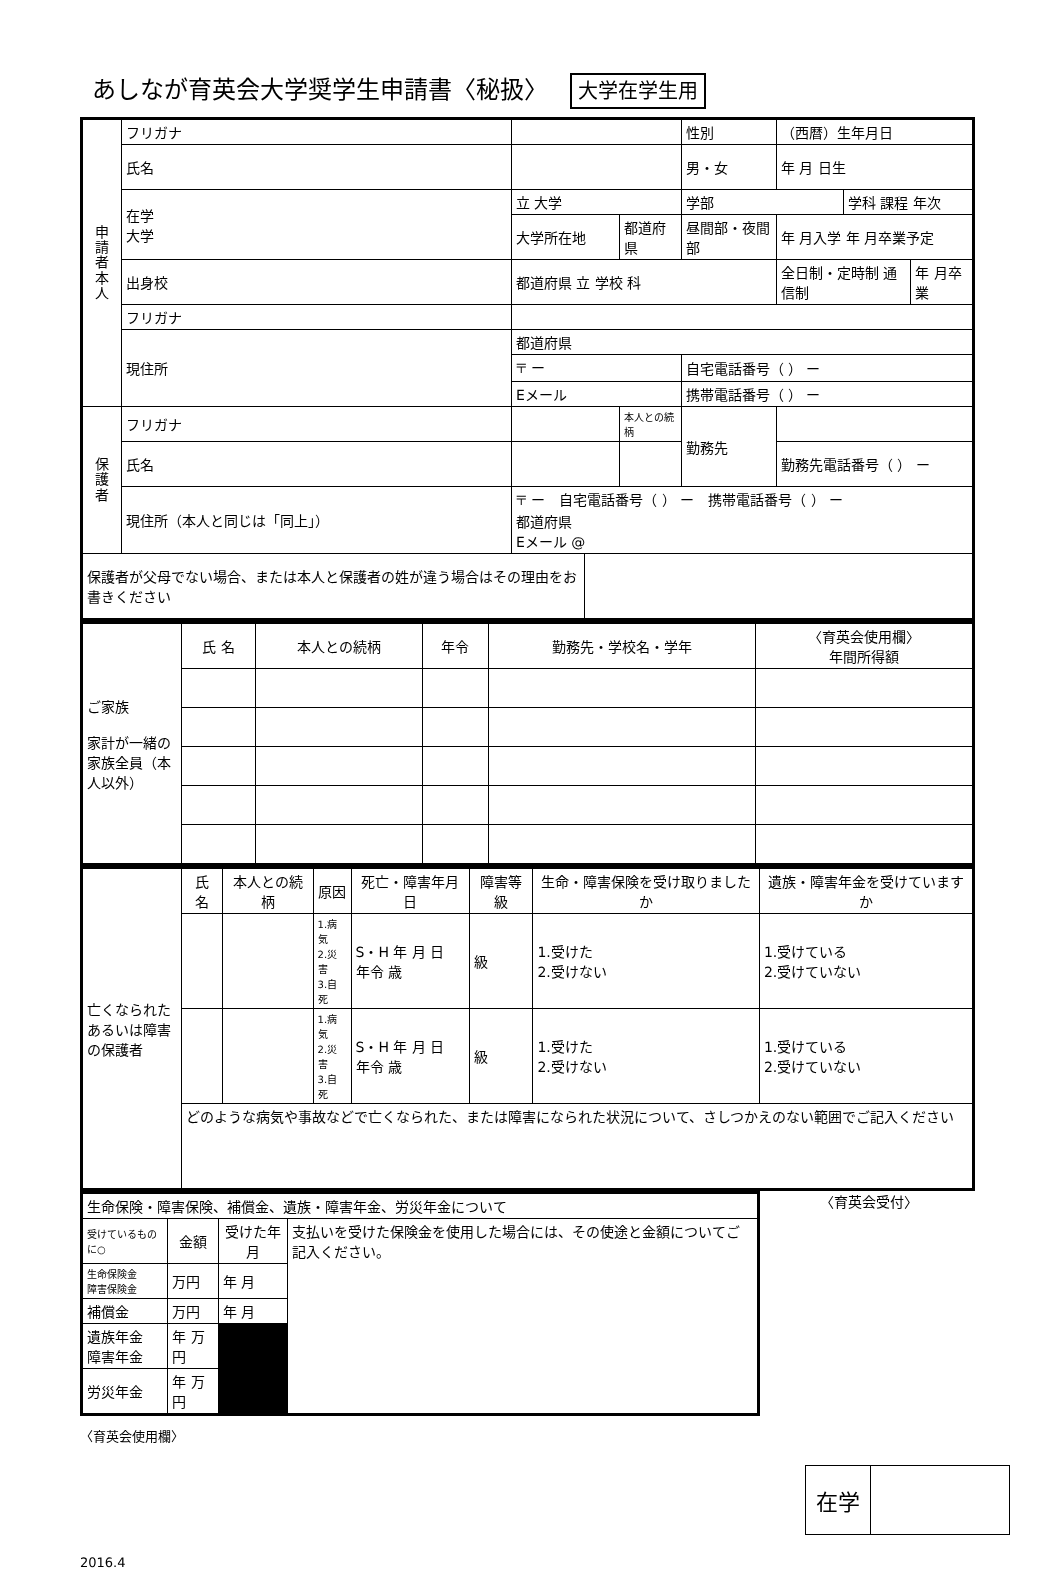あしなが育英会大学奨学生申請書〈秘扱〉 大学在学生用
| 申 請 者 本 人 | フリガナ | | | | 性別 | （西暦）生年月日 | | |
| | 氏名 | | | | 男・女 | 年 月 日生 | | |
| | 在学 大学 | 立 大学 | | | 学部 | | 学科 課程 年次 | |
| | | 大学所在地 | | 都道府県 | 昼間部・夜間部 | 年 月入学 年 月卒業予定 | | |
| | 出身校 | 都道府県 立 学校 科 | | | | 全日制・定時制 通信制 | | 年 月卒業 |
| | フリガナ | | | | | | | |
| | 現住所 | 都道府県 | | | | | | |
| | | 〒 ー | | | 自宅電話番号（ ） ー | | | |
| | | Eメール | | | 携帯電話番号（ ） ー | | | |
| 保 護 者 | フリガナ | | | 本人との続柄 | 勤務先 | | | |
| | 氏名 | | | | | 勤務先電話番号（ ） ー | | |
| | 現住所（本人と同じは「同上」） | 〒 ー 自宅電話番号（ ） ー 携帯電話番号（ ） ー 都道府県 Eメール @ | | | | | | |
| 保護者が父母でない場合、または本人と保護者の姓が違う場合はその理由をお書きください | | | | | | | | |
| ご家族 家計が一緒の家族全員（本人以外） | 氏 名 | 本人との続柄 | 年令 | 勤務先・学校名・学年 | 〈育英会使用欄〉 年間所得額 |
| 亡くなられたあるいは障害の保護者 | 氏 名 | 本人との続柄 | 原因 | 死亡・障害年月日 | 障害等級 | 生命・障害保険を受け取りましたか | 遺族・障害年金を受けていますか |
| | | | 1.病気 2.災害 3.自死 | S・H 年 月 日 年令 歳 | 級 | 1.受けた 2.受けない | 1.受けている 2.受けていない |
| | | | 1.病気 2.災害 3.自死 | S・H 年 月 日 年令 歳 | 級 | 1.受けた 2.受けない | 1.受けている 2.受けていない |
| | どのような病気や事故などで亡くなられた、または障害になられた状況について、さしつかえのない範囲でご記入ください | | | | | | |
| 生命保険・障害保険、補償金、遺族・障害年金、労災年金について | | | |
| 受けているものに○ | 金額 | 受けた年月 | 支払いを受けた保険金を使用した場合には、その使途と金額についてご記入ください。 |
| 生命保険金 障害保険金 | 万円 | 年 月 | |
| 補償金 | 万円 | 年 月 | |
| 遺族年金 障害年金 | 年 万円 | | |
| 労災年金 | 年 万円 | | |
〈育英会受付〉
〈育英会使用欄〉
| 在学 | |
2016.4